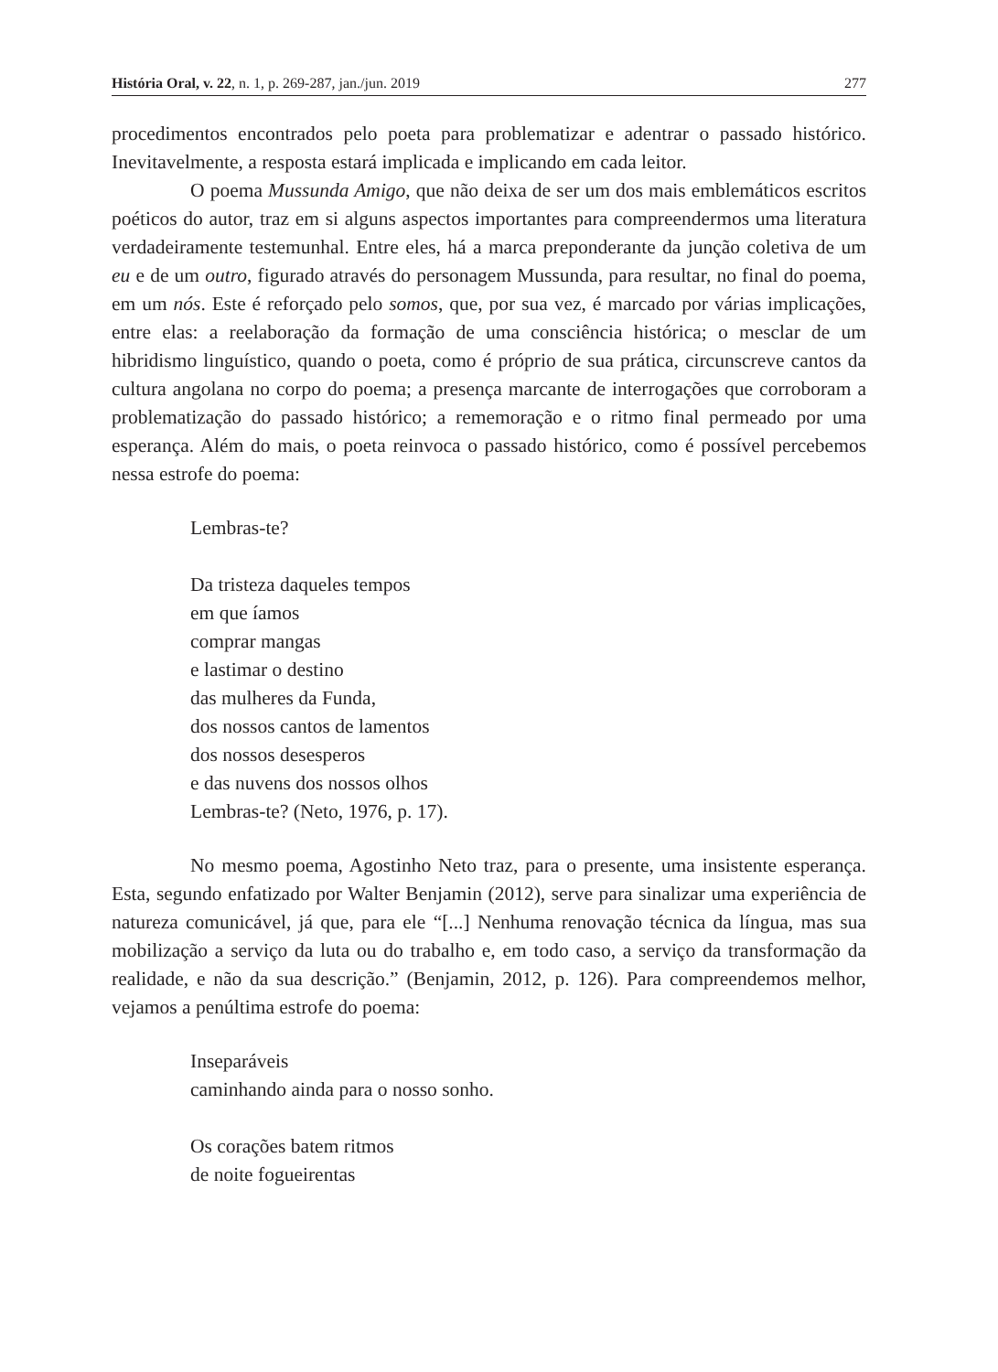História Oral, v. 22, n. 1, p. 269-287, jan./jun. 2019 277
procedimentos encontrados pelo poeta para problematizar e adentrar o passado histórico. Inevitavelmente, a resposta estará implicada e implicando em cada leitor.
O poema Mussunda Amigo, que não deixa de ser um dos mais emblemáticos escritos poéticos do autor, traz em si alguns aspectos importantes para compreendermos uma literatura verdadeiramente testemunhal. Entre eles, há a marca preponderante da junção coletiva de um eu e de um outro, figurado através do personagem Mussunda, para resultar, no final do poema, em um nós. Este é reforçado pelo somos, que, por sua vez, é marcado por várias implicações, entre elas: a reelaboração da formação de uma consciência histórica; o mesclar de um hibridismo linguístico, quando o poeta, como é próprio de sua prática, circunscreve cantos da cultura angolana no corpo do poema; a presença marcante de interrogações que corroboram a problematização do passado histórico; a rememoração e o ritmo final permeado por uma esperança. Além do mais, o poeta reinvoca o passado histórico, como é possível percebemos nessa estrofe do poema:
Lembras-te?
Da tristeza daqueles tempos
em que íamos
comprar mangas
e lastimar o destino
das mulheres da Funda,
dos nossos cantos de lamentos
dos nossos desesperos
e das nuvens dos nossos olhos
Lembras-te? (Neto, 1976, p. 17).
No mesmo poema, Agostinho Neto traz, para o presente, uma insistente esperança. Esta, segundo enfatizado por Walter Benjamin (2012), serve para sinalizar uma experiência de natureza comunicável, já que, para ele “[...] Nenhuma renovação técnica da língua, mas sua mobilização a serviço da luta ou do trabalho e, em todo caso, a serviço da transformação da realidade, e não da sua descrição.” (Benjamin, 2012, p. 126). Para compreendemos melhor, vejamos a penúltima estrofe do poema:
Inseparáveis
caminhando ainda para o nosso sonho.
Os corações batem ritmos
de noite fogueirentas